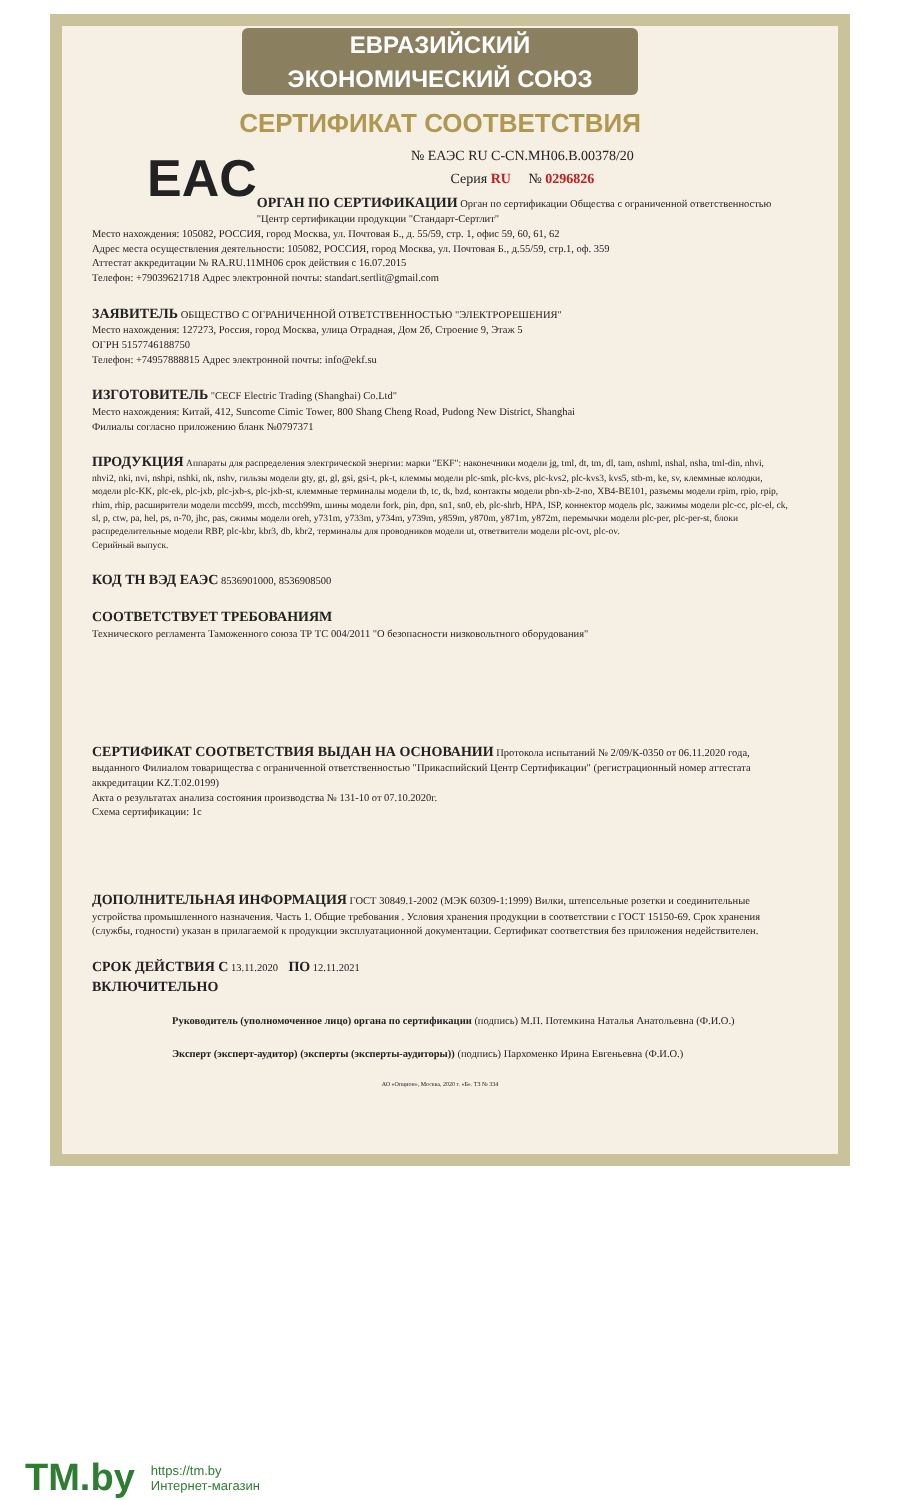ЕВРАЗИЙСКИЙ ЭКОНОМИЧЕСКИЙ СОЮЗ
СЕРТИФИКАТ СООТВЕТСТВИЯ
EAC
№ ЕАЭС RU C-CN.MH06.B.00378/20
Серия RU № 0296826
ОРГАН ПО СЕРТИФИКАЦИИ Орган по сертификации Общества с ограниченной ответственностью "Центр сертификации продукции "Стандарт-Сертлит"
Место нахождения: 105082, РОССИЯ, город Москва, ул. Почтовая Б., д. 55/59, стр. 1, офис 59, 60, 61, 62
Адрес места осуществления деятельности: 105082, РОССИЯ, город Москва, ул. Почтовая Б., д.55/59, стр.1, оф. 359
Аттестат аккредитации № RA.RU.11MH06 срок действия с 16.07.2015
Телефон: +79039621718 Адрес электронной почты: standart.sertlit@gmail.com
ЗАЯВИТЕЛЬ ОБЩЕСТВО С ОГРАНИЧЕННОЙ ОТВЕТСТВЕННОСТЬЮ "ЭЛЕКТРОРЕШЕНИЯ"
Место нахождения: 127273, Россия, город Москва, улица Отрадная, Дом 2б, Строение 9, Этаж 5
ОГРН 5157746188750
Телефон: +74957888815 Адрес электронной почты: info@ekf.su
ИЗГОТОВИТЕЛЬ "CECF Electric Trading (Shanghai) Co.Ltd"
Место нахождения: Китай, 412, Suncome Cimic Tower, 800 Shang Cheng Road, Pudong New District, Shanghai
Филиалы согласно приложению бланк №0797371
ПРОДУКЦИЯ Аппараты для распределения электрической энергии: марки "EKF": наконечники модели jg, tml, dt, tm, dl, tam, nshml, nshal, nsha, tml-din, nhvi, nhvi2, nki, nvi, nshpi, nshki, nk, nshv, гильзы модели gty, gt, gl, gsi, gsi-t, pk-t, клеммы модели plc-smk, plc-kvs, plc-kvs2, plc-kvs3, kvs5, stb-m, ke, sv, клеммные колодки, модели plc-KK, plc-ek, plc-jxb, plc-jxb-s, plc-jxb-st, клеммные терминалы модели tb, tc, tk, bzd, контакты модели pbn-xb-2-no, XB4-BE101, разъемы модели rpim, rpio, rpip, rhim, rhip, расширители модели mccb99, mccb, mccb99m, шины модели fork, pin, dpn, sn1, sn0, eb, plc-shrb, HPA, ISP, коннектор модель plc, зажимы модели plc-cc, plc-el, ck, sl, p, ctw, pa, hel, ps, n-70, jhc, pas, сжимы модели oreh, y731m, y733m, y734m, y739m, y859m, y870m, y871m, y872m, перемычки модели plc-per, plc-per-st, блоки распределительные модели RBP, plc-kbr, kbr3, db, kbr2, терминалы для проводников модели ut, ответвители модели plc-ovt, plc-ov.
Серийный выпуск.
КОД ТН ВЭД ЕАЭС 8536901000, 8536908500
СООТВЕТСТВУЕТ ТРЕБОВАНИЯМ
Технического регламента Таможенного союза ТР ТС 004/2011 "О безопасности низковольтного оборудования"
СЕРТИФИКАТ СООТВЕТСТВИЯ ВЫДАН НА ОСНОВАНИИ Протокола испытаний № 2/09/К-0350 от 06.11.2020 года, выданного Филиалом товарищества с ограниченной ответственностью "Прикаспийский Центр Сертификации" (регистрационный номер аттестата аккредитации KZ.T.02.0199)
Акта о результатах анализа состояния производства № 131-10 от 07.10.2020г.
Схема сертификации: 1с
ДОПОЛНИТЕЛЬНАЯ ИНФОРМАЦИЯ ГОСТ 30849.1-2002 (МЭК 60309-1:1999) Вилки, штепсельные розетки и соединительные устройства промышленного назначения. Часть 1. Общие требования . Условия хранения продукции в соответствии с ГОСТ 15150-69. Срок хранения (службы, годности) указан в прилагаемой к продукции эксплуатационной документации. Сертификат соответствия без приложения недействителен.
СРОК ДЕЙСТВИЯ С 13.11.2020 ПО 12.11.2021
ВКЛЮЧИТЕЛЬНО
Руководитель (уполномоченное лицо) органа по сертификации (подпись) М.П. Потемкина Наталья Анатольевна (Ф.И.О.)
Эксперт (эксперт-аудитор) (эксперты (эксперты-аудиторы)) (подпись) Пархоменко Ирина Евгеньевна (Ф.И.О.)
АО «Опцион», Москва, 2020 г. «Б». ТЗ № 334
TM.by
https://tm.by
Интернет-магазин